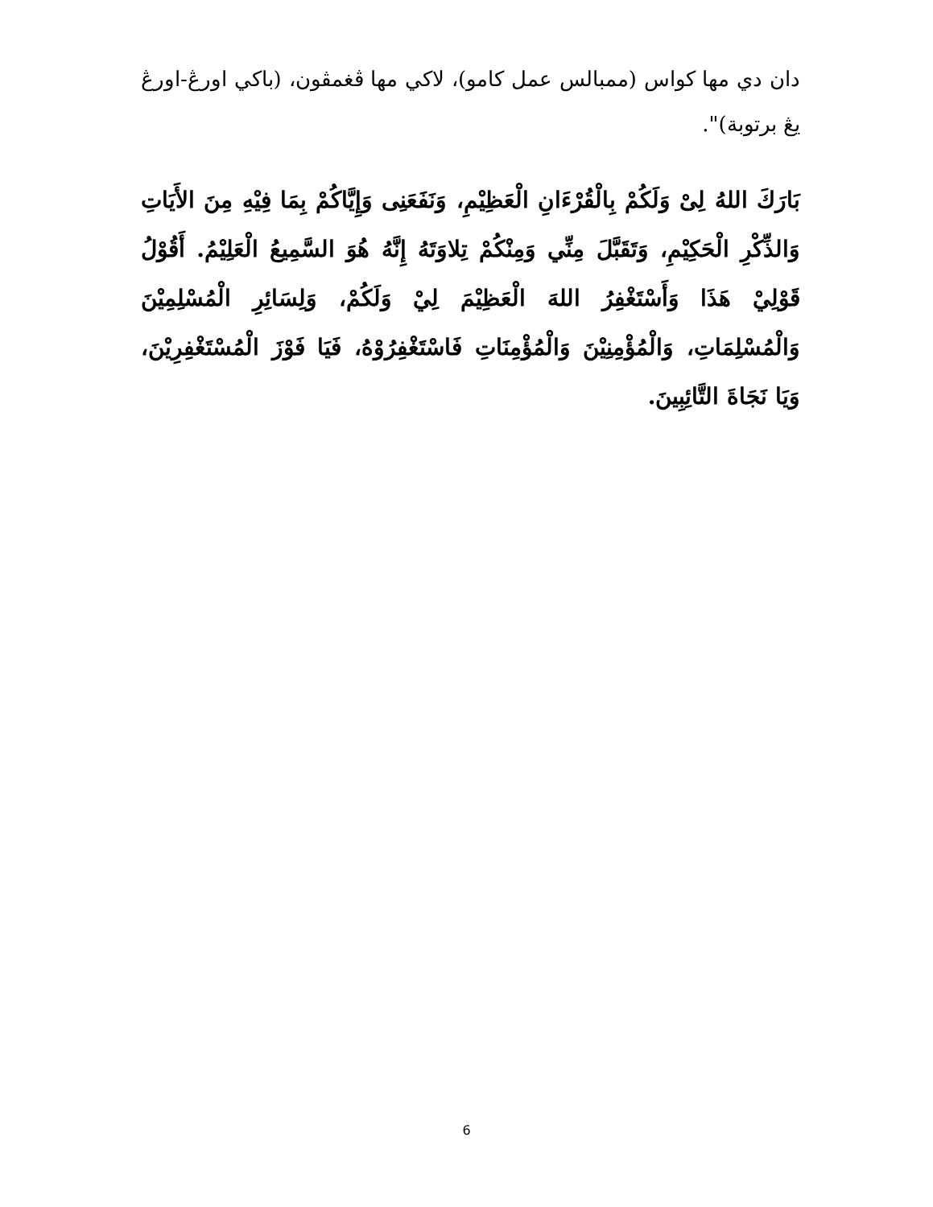دان دي مها كواس (ممبالس عمل كامو)، لاكي مها ڤغمڤون، (باكي اورڠ-اورڠ يڠ برتوبة)".
بَارَكَ اللهُ لِىْ وَلَكُمْ بِالْقُرْءَانِ الْعَظِيْمِ، وَنَفَعَنِى وَإِيَّاكُمْ بِمَا فِيْهِ مِنَ الأَيَاتِ وَالذِّكْرِ الْحَكِيْمِ، وَتَقَبَّلَ مِنِّي وَمِنْكُمْ تِلاوَتَهُ إِنَّهُ هُوَ السَّمِيعُ الْعَلِيْمُ. أَقُوْلُ قَوْلِيْ هَذَا وَأَسْتَغْفِرُ اللهَ الْعَظِيْمَ لِيْ وَلَكُمْ، وَلِسَائِرِ الْمُسْلِمِيْنَ وَالْمُسْلِمَاتِ، وَالْمُؤْمِنِيْنَ وَالْمُؤْمِنَاتِ فَاسْتَغْفِرُوْهُ، فَيَا فَوْزَ الْمُسْتَغْفِرِيْنَ، وَيَا نَجَاةَ التَّائِبِينَ.
6